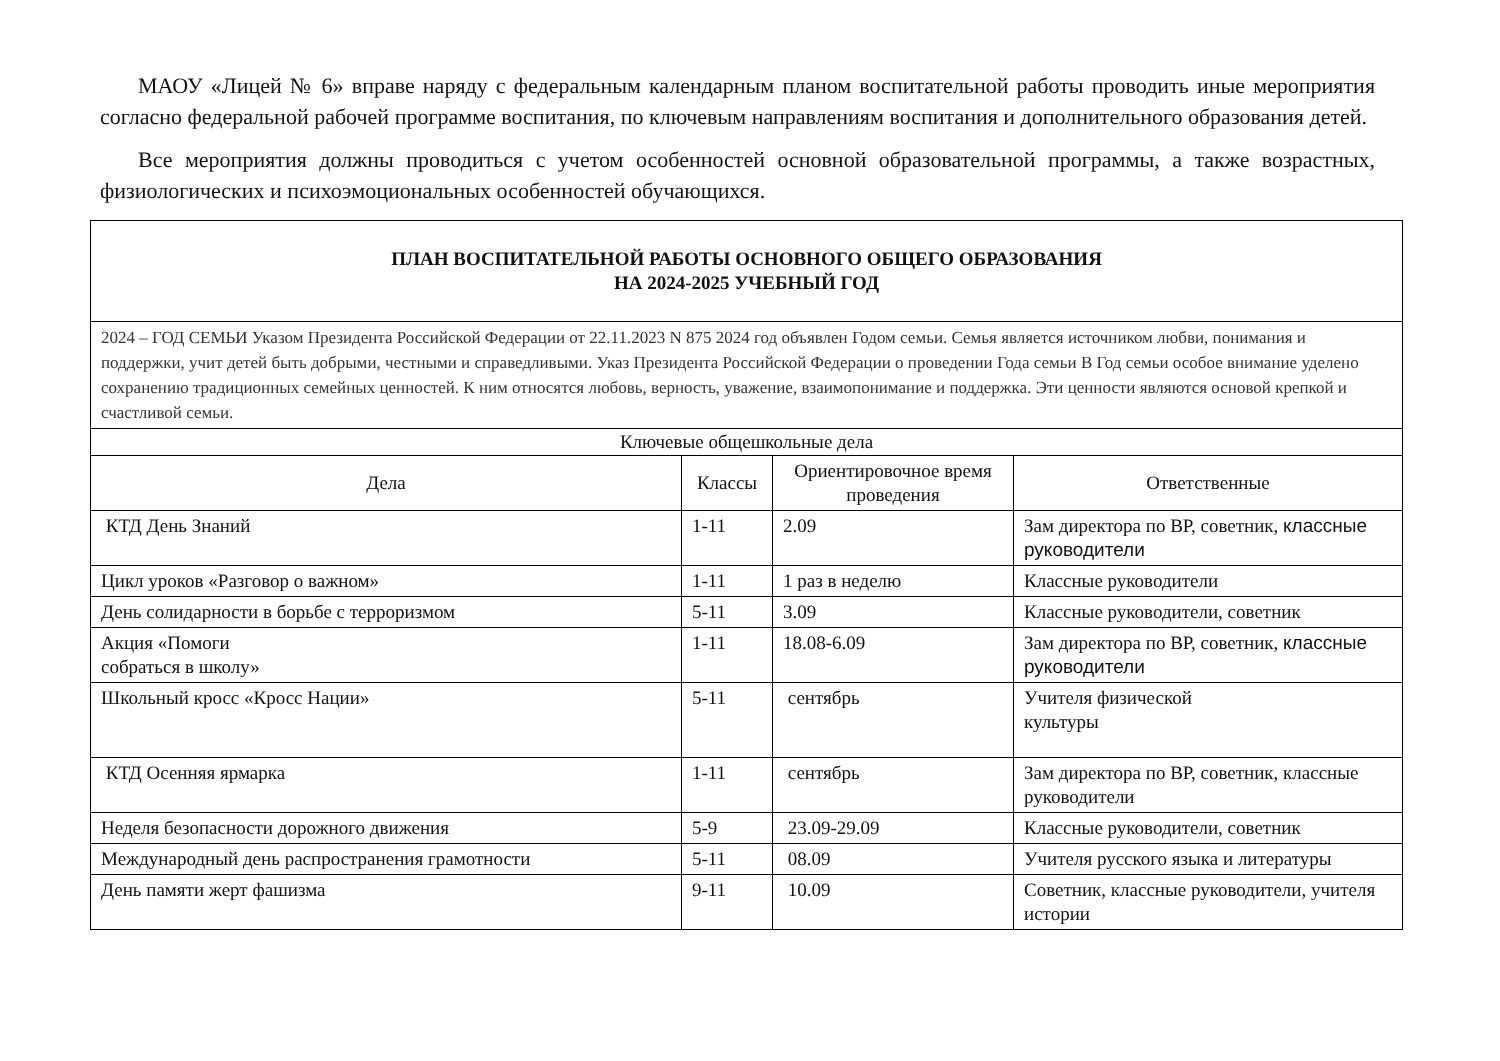МАОУ «Лицей № 6» вправе наряду с федеральным календарным планом воспитательной работы проводить иные мероприятия согласно федеральной рабочей программе воспитания, по ключевым направлениям воспитания и дополнительного образования детей.
Все мероприятия должны проводиться с учетом особенностей основной образовательной программы, а также возрастных, физиологических и психоэмоциональных особенностей обучающихся.
| ПЛАН ВОСПИТАТЕЛЬНОЙ РАБОТЫ ОСНОВНОГО ОБЩЕГО ОБРАЗОВАНИЯ НА 2024-2025 УЧЕБНЫЙ ГОД | | | |
| 2024 – ГОД СЕМЬИ Указом Президента Российской Федерации от 22.11.2023 N 875 2024 год объявлен Годом семьи. Семья является источником любви, понимания и поддержки, учит детей быть добрыми, честными и справедливыми. Указ Президента Российской Федерации о проведении Года семьи В Год семьи особое внимание уделено сохранению традиционных семейных ценностей. К ним относятся любовь, верность, уважение, взаимопонимание и поддержка. Эти ценности являются основой крепкой и счастливой семьи. | | | |
| Ключевые общешкольные дела | | | |
| Дела | Классы | Ориентировочное время проведения | Ответственные |
| КТД День Знаний | 1-11 | 2.09 | Зам директора по ВР, советник, классные руководители |
| Цикл уроков «Разговор о важном» | 1-11 | 1 раз в неделю | Классные руководители |
| День солидарности в борьбе с терроризмом | 5-11 | 3.09 | Классные руководители, советник |
| Акция «Помоги собраться в школу» | 1-11 | 18.08-6.09 | Зам директора по ВР, советник, классные руководители |
| Школьный кросс «Кросс Нации» | 5-11 | сентябрь | Учителя физической культуры |
| КТД Осенняя ярмарка | 1-11 | сентябрь | Зам директора по ВР, советник, классные руководители |
| Неделя безопасности дорожного движения | 5-9 | 23.09-29.09 | Классные руководители, советник |
| Международный день распространения грамотности | 5-11 | 08.09 | Учителя русского языка и литературы |
| День памяти жерт фашизма | 9-11 | 10.09 | Советник, классные руководители, учителя истории |